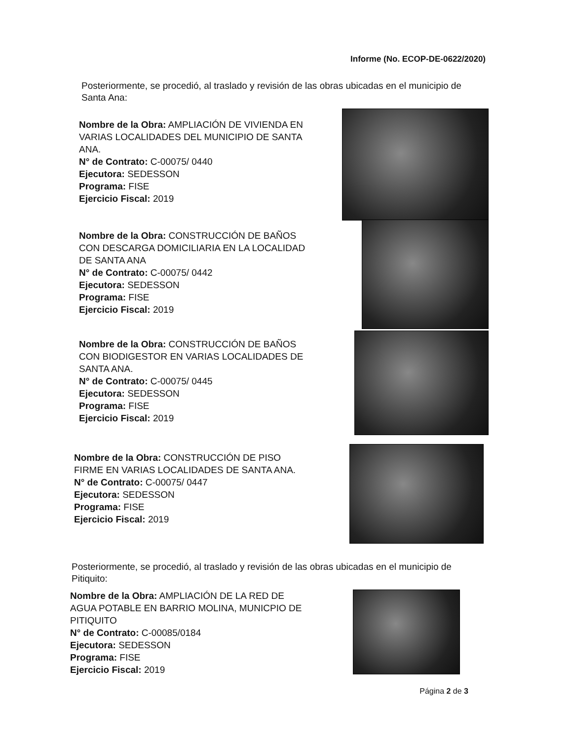Informe (No. ECOP-DE-0622/2020)
Posteriormente, se procedió, al traslado y revisión de las obras ubicadas en el municipio de Santa Ana:
Nombre de la Obra: AMPLIACIÓN DE VIVIENDA EN VARIAS LOCALIDADES DEL MUNICIPIO DE SANTA ANA.
N° de Contrato: C-00075/ 0440
Ejecutora: SEDESSON
Programa: FISE
Ejercicio Fiscal: 2019
Nombre de la Obra: CONSTRUCCIÓN DE BAÑOS CON DESCARGA DOMICILIARIA EN LA LOCALIDAD DE SANTA ANA
N° de Contrato: C-00075/ 0442
Ejecutora: SEDESSON
Programa: FISE
Ejercicio Fiscal: 2019
Nombre de la Obra: CONSTRUCCIÓN DE BAÑOS CON BIODIGESTOR EN VARIAS LOCALIDADES DE SANTA ANA.
N° de Contrato: C-00075/ 0445
Ejecutora: SEDESSON
Programa: FISE
Ejercicio Fiscal: 2019
Nombre de la Obra: CONSTRUCCIÓN DE PISO FIRME EN VARIAS LOCALIDADES DE SANTA ANA.
N° de Contrato: C-00075/ 0447
Ejecutora: SEDESSON
Programa: FISE
Ejercicio Fiscal: 2019
Posteriormente, se procedió, al traslado y revisión de las obras ubicadas en el municipio de Pitiquito:
Nombre de la Obra: AMPLIACIÓN DE LA RED DE AGUA POTABLE EN BARRIO MOLINA, MUNICPIO DE PITIQUITO
N° de Contrato: C-00085/0184
Ejecutora: SEDESSON
Programa: FISE
Ejercicio Fiscal: 2019
Página 2 de 3